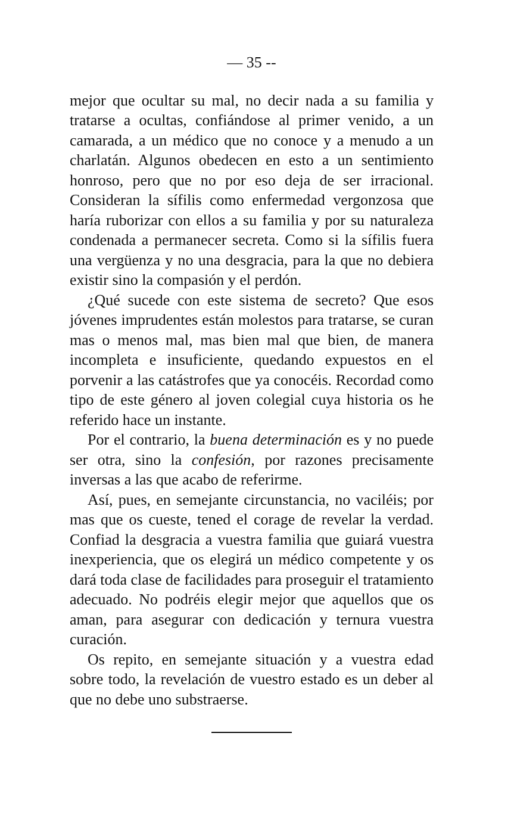— 35 --
mejor que ocultar su mal, no decir nada a su familia y tratarse a ocultas, confiándose al primer venido, a un camarada, a un médico que no conoce y a menudo a un charlatán. Algunos obedecen en esto a un sentimiento honroso, pero que no por eso deja de ser irracional. Consideran la sífilis como enfermedad vergonzosa que haría ruborizar con ellos a su familia y por su naturaleza condenada a permanecer secreta. Como si la sífilis fuera una vergüenza y no una desgracia, para la que no debiera existir sino la compasión y el perdón.
¿Qué sucede con este sistema de secreto? Que esos jóvenes imprudentes están molestos para tratarse, se curan mas o menos mal, mas bien mal que bien, de manera incompleta e insuficiente, quedando expuestos en el porvenir a las catástrofes que ya conocéis. Recordad como tipo de este género al joven colegial cuya historia os he referido hace un instante.
Por el contrario, la buena determinación es y no puede ser otra, sino la confesión, por razones precisamente inversas a las que acabo de referirme.
Así, pues, en semejante circunstancia, no vaciléis; por mas que os cueste, tened el corage de revelar la verdad. Confiad la desgracia a vuestra familia que guiará vuestra inexperiencia, que os elegirá un médico competente y os dará toda clase de facilidades para proseguir el tratamiento adecuado. No podréis elegir mejor que aquellos que os aman, para asegurar con dedicación y ternura vuestra curación.
Os repito, en semejante situación y a vuestra edad sobre todo, la revelación de vuestro estado es un deber al que no debe uno substraerse.